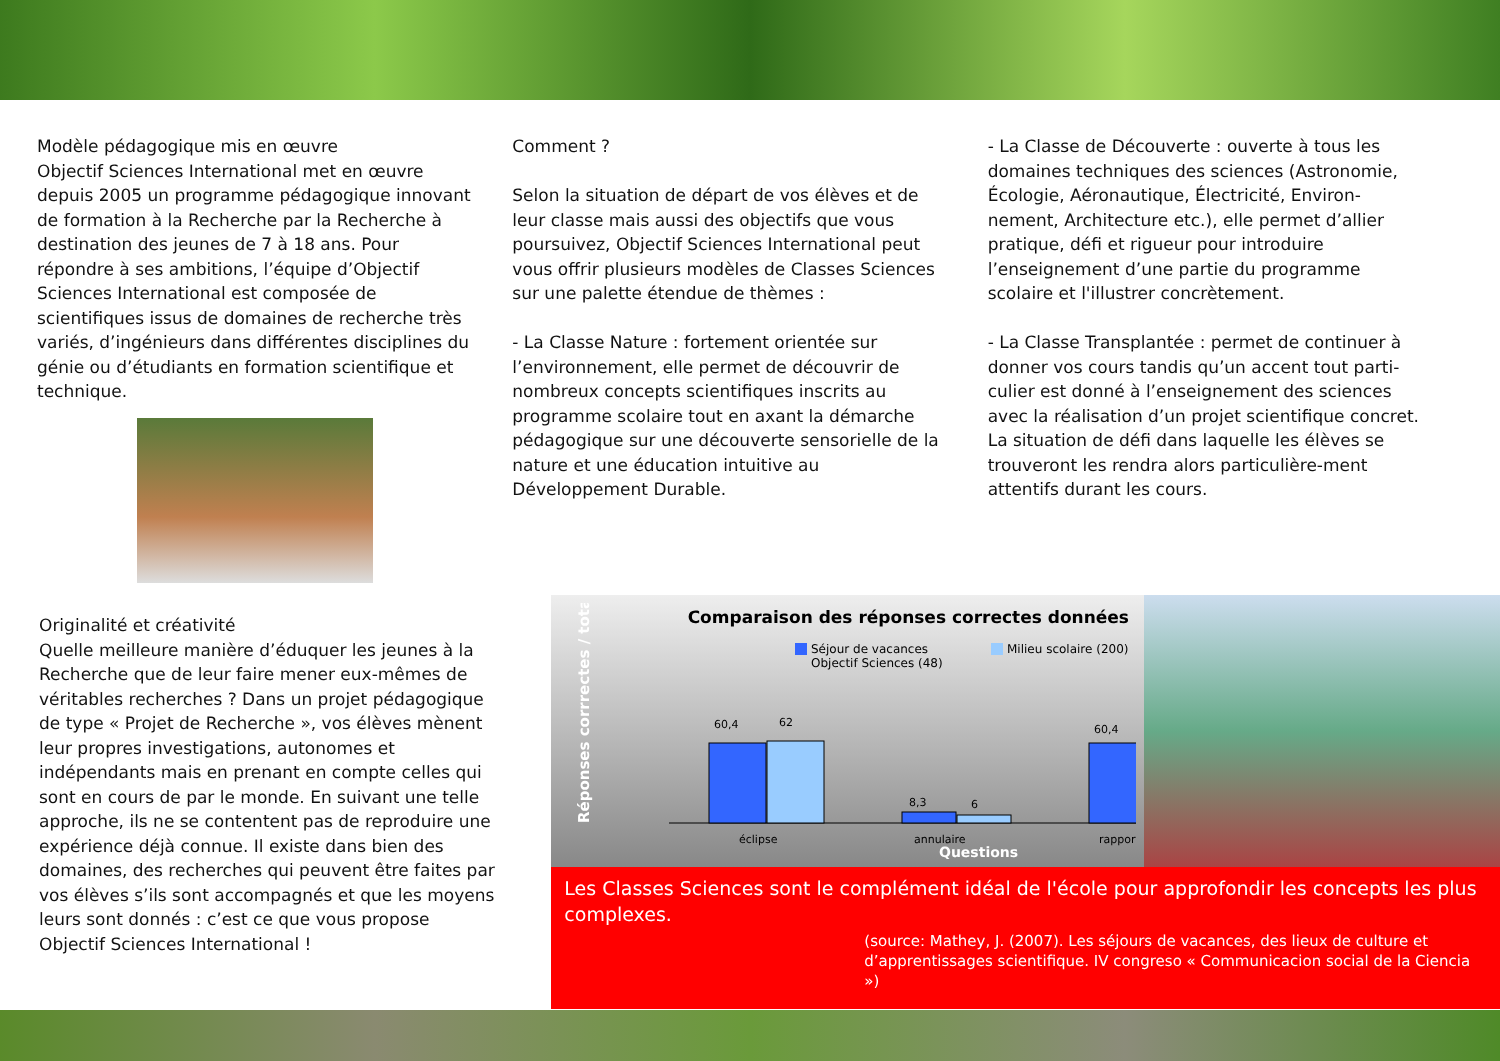Modèle pédagogique mis en œuvre
Objectif Sciences International met en œuvre depuis 2005 un programme pédagogique innovant de formation à la Recherche par la Recherche à destination des jeunes de 7 à 18 ans. Pour répondre à ses ambitions, l’équipe d’Objectif Sciences International est composée de scientifiques issus de domaines de recherche très variés, d’ingénieurs dans différentes disciplines du génie ou d’étudiants en formation scientifique et technique.
Comment ?
Selon la situation de départ de vos élèves et de leur classe mais aussi des objectifs que vous poursuivez, Objectif Sciences International peut vous offrir plusieurs modèles de Classes Sciences sur une palette étendue de thèmes :
- La Classe Nature : fortement orientée sur l’environnement, elle permet de découvrir de nombreux concepts scientifiques inscrits au programme scolaire tout en axant la démarche pédagogique sur une découverte sensorielle de la nature et une éducation intuitive au Développement Durable.
- La Classe de Découverte : ouverte à tous les domaines techniques des sciences (Astronomie, Écologie, Aéronautique, Électricité, Environ-nement, Architecture etc.), elle permet d’allier pratique, défi et rigueur pour introduire l’enseignement d’une partie du programme scolaire et l'illustrer concrètement.
- La Classe Transplantée : permet de continuer à donner vos cours tandis qu’un accent tout parti-culier est donné à l’enseignement des sciences avec la réalisation d’un projet scientifique concret. La situation de défi dans laquelle les élèves se trouveront les rendra alors particulière-ment attentifs durant les cours.
Originalité et créativité
Quelle meilleure manière d’éduquer les jeunes à la Recherche que de leur faire mener eux-mêmes de véritables recherches ? Dans un projet pédagogique de type « Projet de Recherche », vos élèves mènent leur propres investigations, autonomes et indépendants mais en prenant en compte celles qui sont en cours de par le monde. En suivant une telle approche, ils ne se contentent pas de reproduire une expérience déjà connue. Il existe dans bien des domaines, des recherches qui peuvent être faites par vos élèves s’ils sont accompagnés et que les moyens leurs sont donnés : c’est ce que vous propose Objectif Sciences International !
Comparaison des réponses correctes données
Séjour de vacances
Objectif Sciences (48)
Milieu scolaire (200)
Réponses corrrectes / total (%)
60,4
62
8,3
6
60,4
éclipse
annulaire
rapport
Questions
51 60,4 53 distance
Les Classes Sciences sont le complément idéal de l'école pour approfondir les concepts les plus complexes.
(source: Mathey, J. (2007). Les séjours de vacances, des lieux de culture et d’apprentissages scientifique. IV congreso « Communicacion social de la Ciencia »)